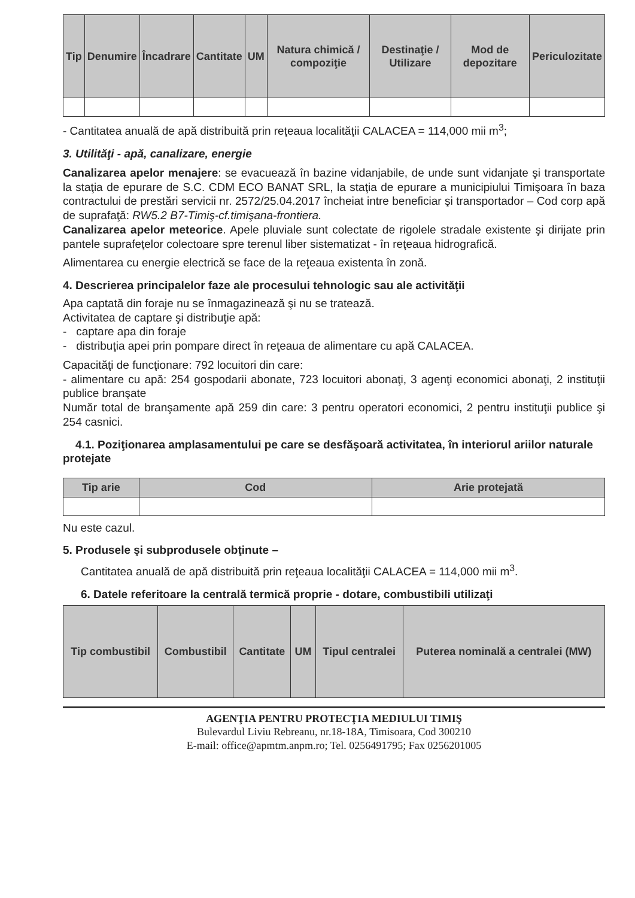| Tip | Denumire | Încadrare | Cantitate | UM | Natura chimică / compoziţie | Destinaţie / Utilizare | Mod de depozitare | Periculozitate |
| --- | --- | --- | --- | --- | --- | --- | --- | --- |
- Cantitatea anuală de apă distribuită prin reţeaua localităţii CALACEA = 114,000 mii m<sup>3</sup>;
3. Utilităţi - apă, canalizare, energie
Canalizarea apelor menajere: se evacuează în bazine vidanjabile, de unde sunt vidanjate şi transportate la staţia de epurare de S.C. CDM ECO BANAT SRL, la staţia de epurare a municipiului Timişoara în baza contractului de prestări servicii nr. 2572/25.04.2017 încheiat intre beneficiar şi transportador – Cod corp apă de suprafaţă: RW5.2 B7-Timiş-cf.timişana-frontiera.
Canalizarea apelor meteorice. Apele pluviale sunt colectate de rigolele stradale existente şi dirijate prin pantele suprafeţelor colectoare spre terenul liber sistematizat - în reţeaua hidrografică.
Alimentarea cu energie electrică se face de la reţeaua existenta în zonă.
4. Descrierea principalelor faze ale procesului tehnologic sau ale activităţii
Apa captată din foraje nu se înmagazinează şi nu se tratează.
Activitatea de captare şi distribuţie apă:
- captare apa din foraje
- distribuţia apei prin pompare direct în reţeaua de alimentare cu apă CALACEA.
Capacităţi de funcţionare: 792 locuitori din care:
- alimentare cu apă: 254 gospodarii abonate, 723 locuitori abonaţi, 3 agenţi economici abonaţi, 2 instituţii publice branşate
Număr total de branşamente apă 259 din care: 3 pentru operatori economici, 2 pentru instituţii publice şi 254 casnici.
4.1. Poziţionarea amplasamentului pe care se desfăşoară activitatea, în interiorul ariilor naturale protejate
| Tip arie | Cod | Arie protejată |
| --- | --- | --- |
Nu este cazul.
5. Produsele şi subprodusele obţinute –
Cantitatea anuală de apă distribuită prin reţeaua localităţii CALACEA = 114,000 mii m<sup>3</sup>.
6. Datele referitoare la centrală termică proprie - dotare, combustibili utilizaţi
| Tip combustibil | Combustibil | Cantitate | UM | Tipul centralei | Puterea nominală a centralei (MW) |
| --- | --- | --- | --- | --- | --- |
AGENŢIA PENTRU PROTECŢIA MEDIULUI TIMIŞ
Bulevardul Liviu Rebreanu, nr.18-18A, Timisoara, Cod 300210
E-mail: office@apmtm.anpm.ro; Tel. 0256491795; Fax 0256201005